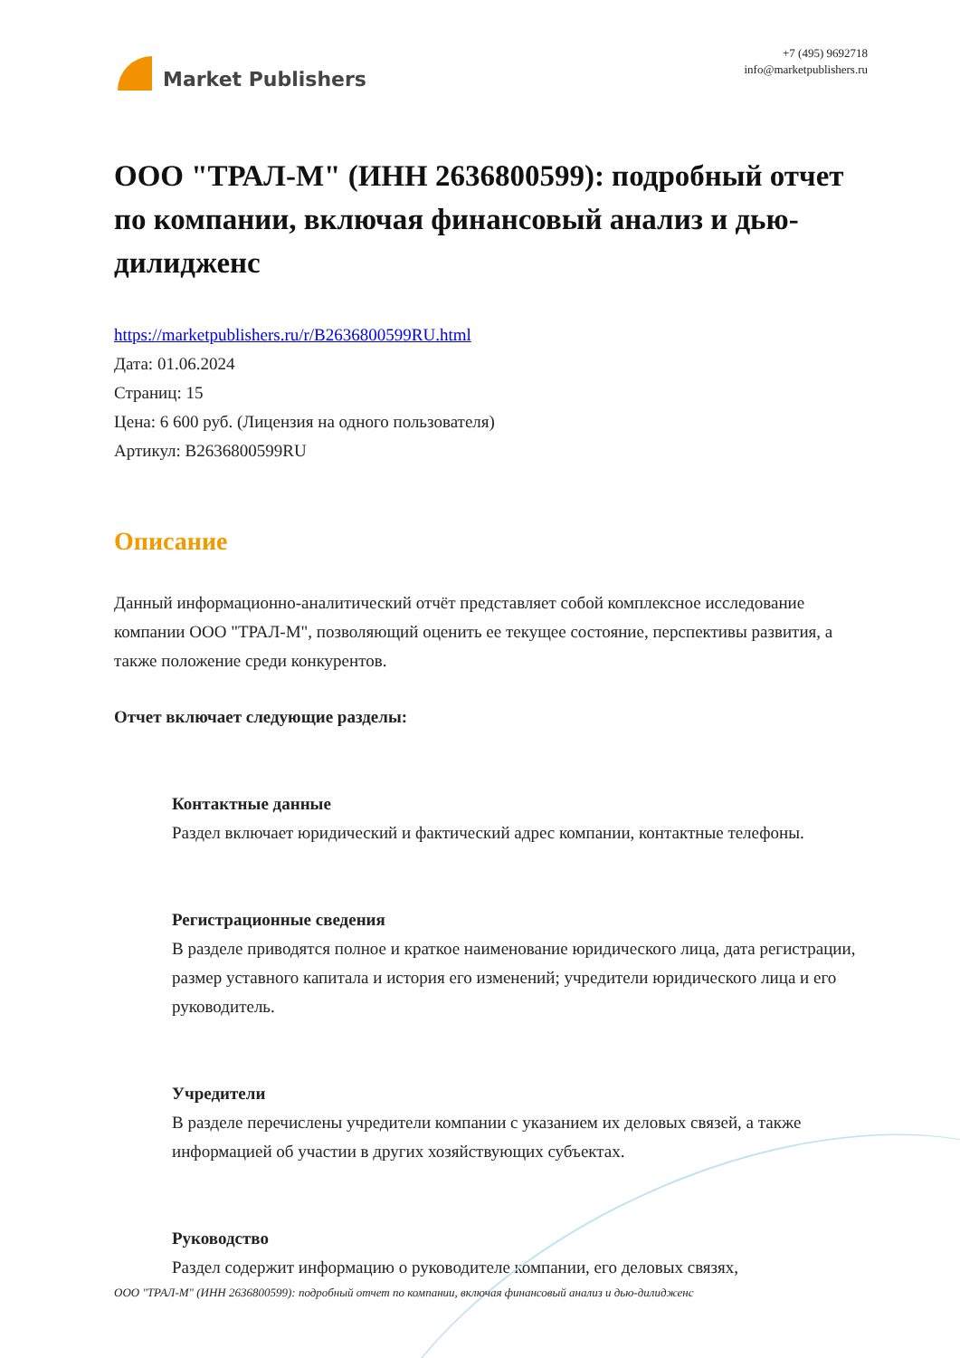Market Publishers
+7 (495) 9692718
info@marketpublishers.ru
ООО "ТРАЛ-М" (ИНН 2636800599): подробный отчет по компании, включая финансовый анализ и дью-дилидженс
https://marketpublishers.ru/r/B2636800599RU.html
Дата: 01.06.2024
Страниц: 15
Цена: 6 600 руб. (Лицензия на одного пользователя)
Артикул: B2636800599RU
Описание
Данный информационно-аналитический отчёт представляет собой комплексное исследование компании ООО "ТРАЛ-М", позволяющий оценить ее текущее состояние, перспективы развития, а также положение среди конкурентов.
Отчет включает следующие разделы:
Контактные данные
Раздел включает юридический и фактический адрес компании, контактные телефоны.
Регистрационные сведения
В разделе приводятся полное и краткое наименование юридического лица, дата регистрации, размер уставного капитала и история его изменений; учредители юридического лица и его руководитель.
Учредители
В разделе перечислены учредители компании с указанием их деловых связей, а также информацией об участии в других хозяйствующих субъектах.
Руководство
Раздел содержит информацию о руководителе компании, его деловых связях,
ООО "ТРАЛ-М" (ИНН 2636800599): подробный отчет по компании, включая финансовый анализ и дью-дилидженс